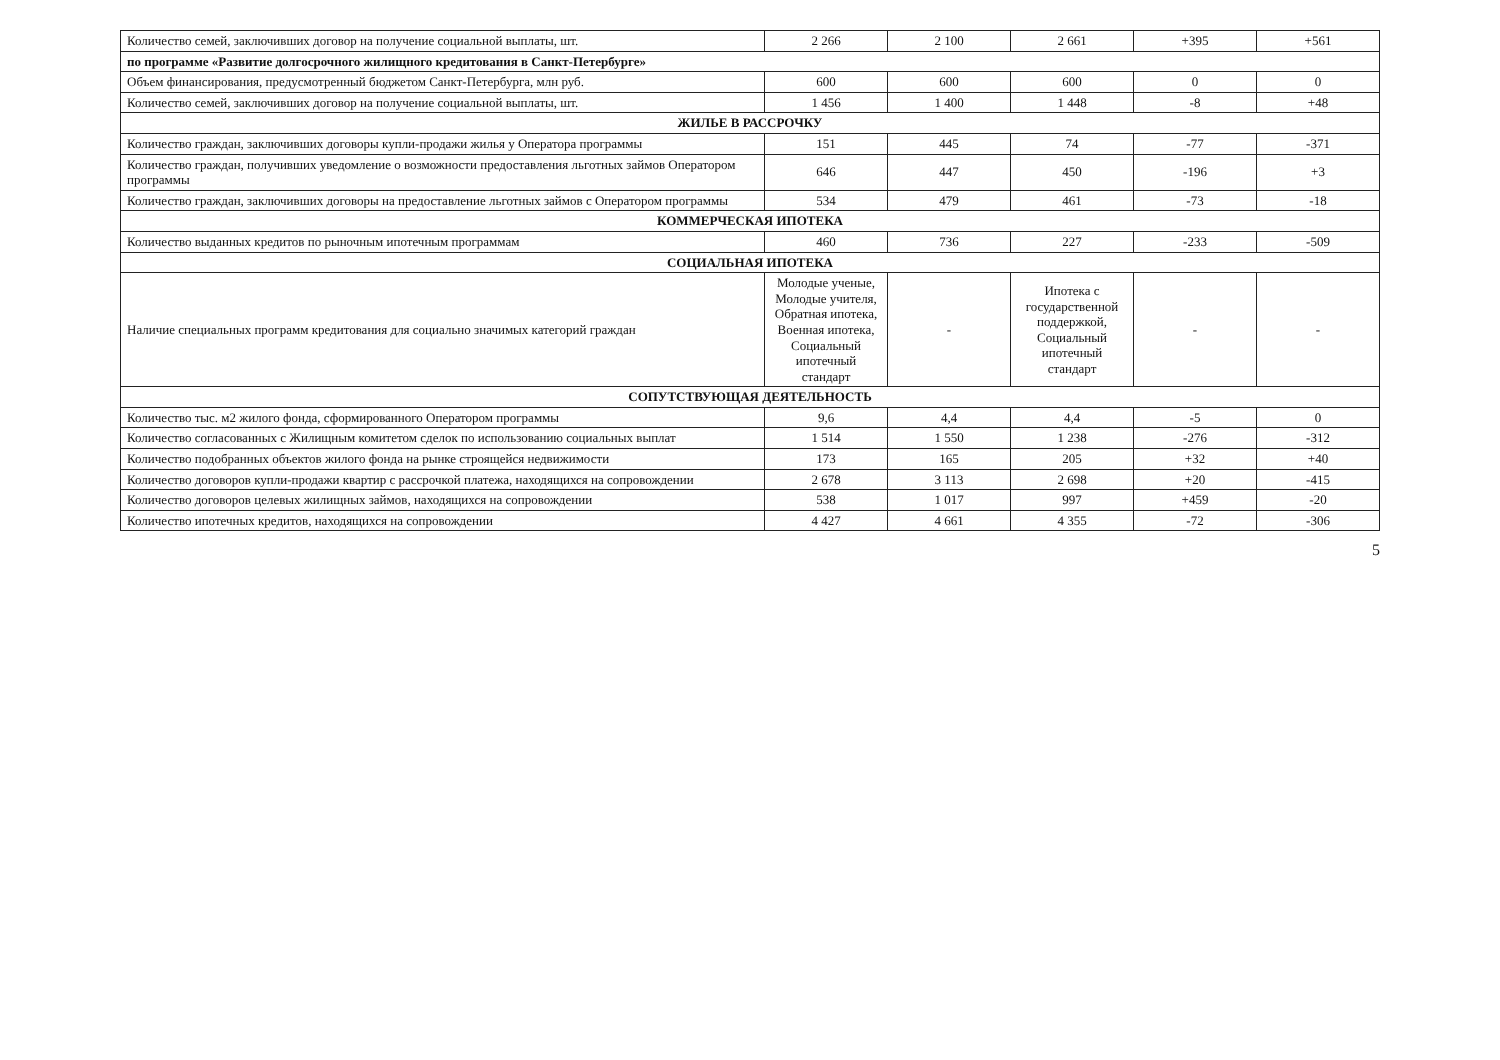| Количество семей, заключивших договор на получение социальной выплаты, шт. | 2 266 | 2 100 | 2 661 | +395 | +561 |
| по программе «Развитие долгосрочного жилищного кредитования в Санкт-Петербурге» | | | | | |
| Объем финансирования, предусмотренный бюджетом Санкт-Петербурга, млн руб. | 600 | 600 | 600 | 0 | 0 |
| Количество семей, заключивших договор на получение социальной выплаты, шт. | 1 456 | 1 400 | 1 448 | -8 | +48 |
| ЖИЛЬЕ В РАССРОЧКУ | | | | | |
| Количество граждан, заключивших договоры купли-продажи жилья у Оператора программы | 151 | 445 | 74 | -77 | -371 |
| Количество граждан, получивших уведомление о возможности предоставления льготных займов Оператором программы | 646 | 447 | 450 | -196 | +3 |
| Количество граждан, заключивших договоры на предоставление льготных займов с Оператором программы | 534 | 479 | 461 | -73 | -18 |
| КОММЕРЧЕСКАЯ ИПОТЕКА | | | | | |
| Количество выданных кредитов по рыночным ипотечным программам | 460 | 736 | 227 | -233 | -509 |
| СОЦИАЛЬНАЯ ИПОТЕКА | | | | | |
| Наличие специальных программ кредитования для социально значимых категорий граждан | Молодые ученые, Молодые учителя, Обратная ипотека, Военная ипотека, Социальный ипотечный стандарт | - | Ипотека с государственной поддержкой, Социальный ипотечный стандарт | - | - |
| СОПУТСТВУЮЩАЯ ДЕЯТЕЛЬНОСТЬ | | | | | |
| Количество тыс. м2 жилого фонда, сформированного Оператором программы | 9,6 | 4,4 | 4,4 | -5 | 0 |
| Количество согласованных с Жилищным комитетом сделок по использованию социальных выплат | 1 514 | 1 550 | 1 238 | -276 | -312 |
| Количество подобранных объектов жилого фонда на рынке строящейся недвижимости | 173 | 165 | 205 | +32 | +40 |
| Количество договоров купли-продажи квартир с рассрочкой платежа, находящихся на сопровождении | 2 678 | 3 113 | 2 698 | +20 | -415 |
| Количество договоров целевых жилищных займов, находящихся на сопровождении | 538 | 1 017 | 997 | +459 | -20 |
| Количество ипотечных кредитов, находящихся на сопровождении | 4 427 | 4 661 | 4 355 | -72 | -306 |
5